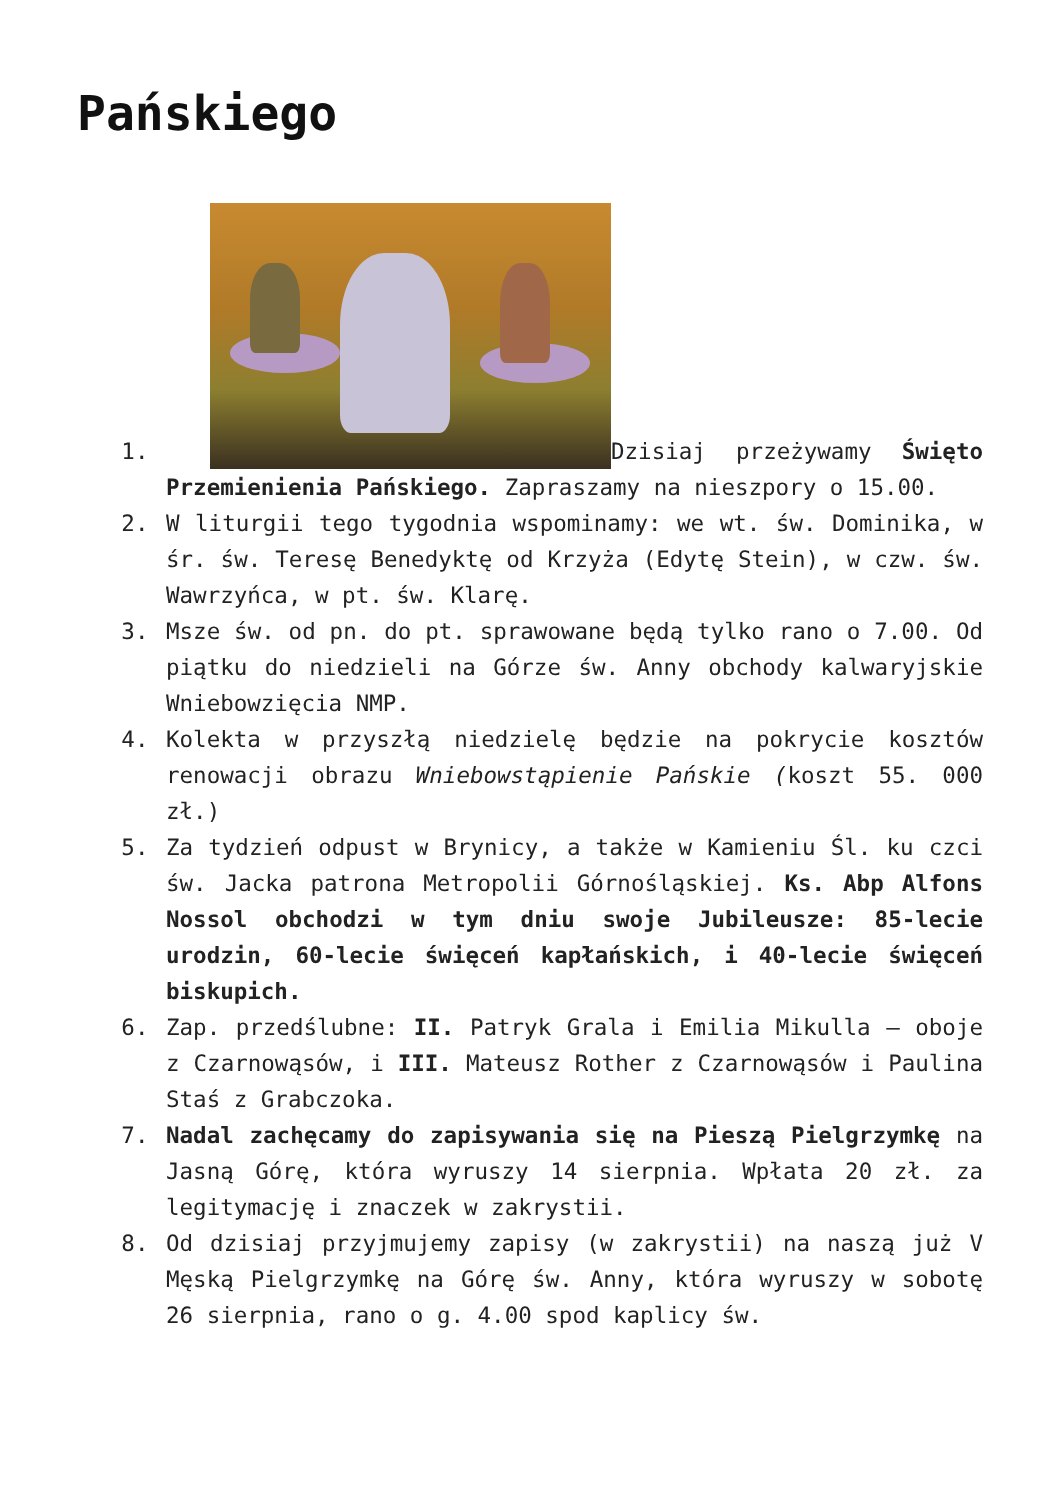Pańskiego
1. Dzisiaj przeżywamy Święto Przemienienia Pańskiego. Zapraszamy na nieszpory o 15.00.
2. W liturgii tego tygodnia wspominamy: we wt. św. Dominika, w śr. św. Teresę Benedyktę od Krzyża (Edytę Stein), w czw. św. Wawrzyńca, w pt. św. Klarę.
3. Msze św. od pn. do pt. sprawowane będą tylko rano o 7.00. Od piątku do niedzieli na Górze św. Anny obchody kalwaryjskie Wniebowzięcia NMP.
4. Kolekta w przyszłą niedzielę będzie na pokrycie kosztów renowacji obrazu Wniebowstąpienie Pańskie (koszt 55. 000 zł.)
5. Za tydzień odpust w Brynicy, a także w Kamieniu Śl. ku czci św. Jacka patrona Metropolii Górnośląskiej. Ks. Abp Alfons Nossol obchodzi w tym dniu swoje Jubileusze: 85-lecie urodzin, 60-lecie święceń kapłańskich, i 40-lecie święceń biskupich.
6. Zap. przedślubne: II. Patryk Grala i Emilia Mikulla – oboje z Czarnowąsów, i III. Mateusz Rother z Czarnowąsów i Paulina Staś z Grabczoka.
7. Nadal zachęcamy do zapisywania się na Pieszą Pielgrzymkę na Jasną Górę, która wyruszy 14 sierpnia. Wpłata 20 zł. za legitymację i znaczek w zakrystii.
8. Od dzisiaj przyjmujemy zapisy (w zakrystii) na naszą już V Męską Pielgrzymkę na Górę św. Anny, która wyruszy w sobotę 26 sierpnia, rano o g. 4.00 spod kaplicy św.